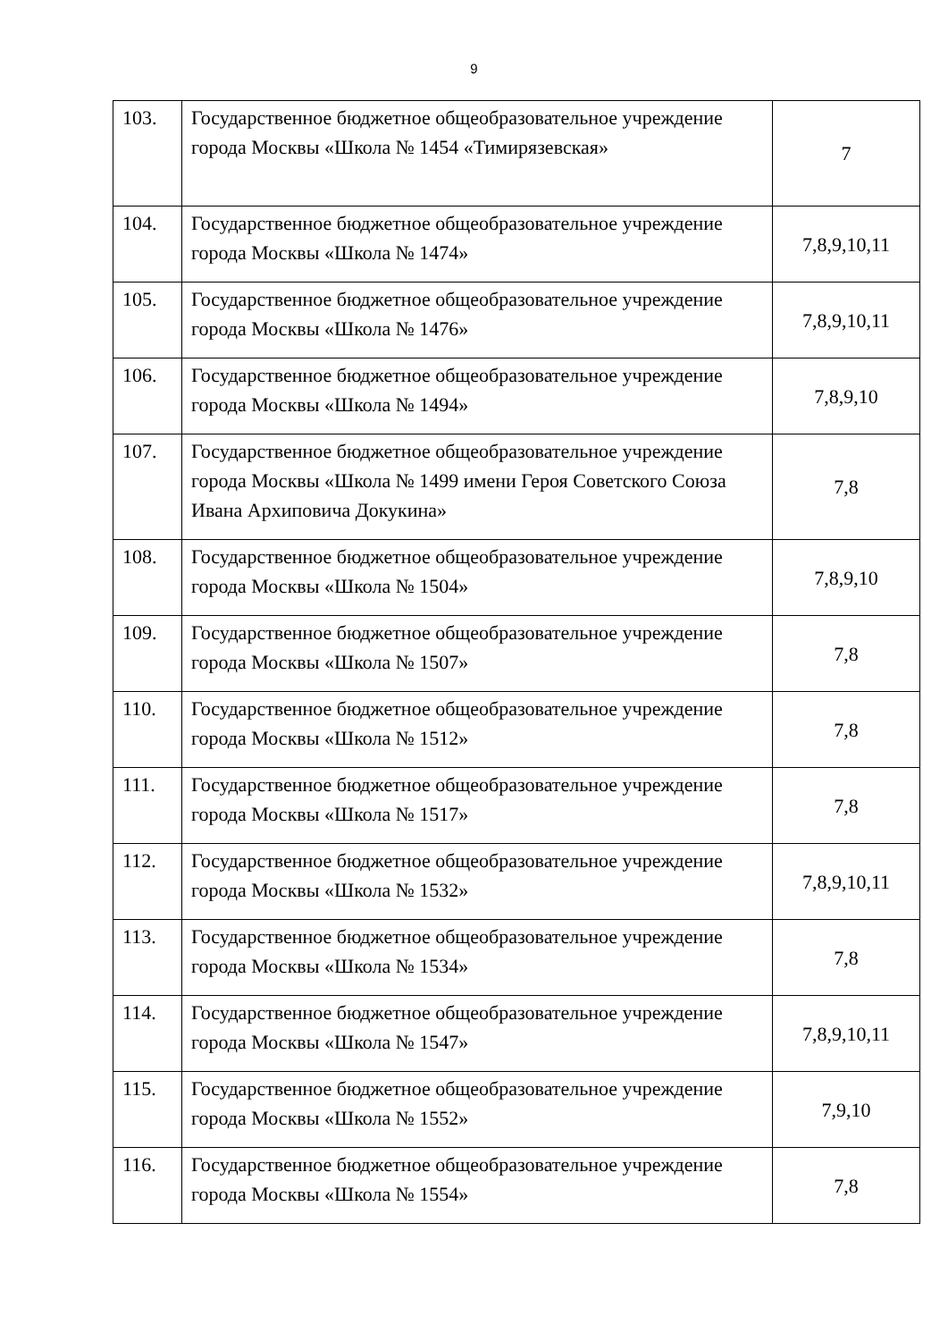9
| 103. | Государственное бюджетное общеобразовательное учреждение города Москвы «Школа № 1454 «Тимирязевская» | 7 |
| 104. | Государственное бюджетное общеобразовательное учреждение города Москвы «Школа № 1474» | 7,8,9,10,11 |
| 105. | Государственное бюджетное общеобразовательное учреждение города Москвы «Школа № 1476» | 7,8,9,10,11 |
| 106. | Государственное бюджетное общеобразовательное учреждение города Москвы «Школа № 1494» | 7,8,9,10 |
| 107. | Государственное бюджетное общеобразовательное учреждение города Москвы «Школа № 1499 имени Героя Советского Союза Ивана Архиповича Докукина» | 7,8 |
| 108. | Государственное бюджетное общеобразовательное учреждение города Москвы «Школа № 1504» | 7,8,9,10 |
| 109. | Государственное бюджетное общеобразовательное учреждение города Москвы «Школа № 1507» | 7,8 |
| 110. | Государственное бюджетное общеобразовательное учреждение города Москвы «Школа № 1512» | 7,8 |
| 111. | Государственное бюджетное общеобразовательное учреждение города Москвы «Школа № 1517» | 7,8 |
| 112. | Государственное бюджетное общеобразовательное учреждение города Москвы «Школа № 1532» | 7,8,9,10,11 |
| 113. | Государственное бюджетное общеобразовательное учреждение города Москвы «Школа № 1534» | 7,8 |
| 114. | Государственное бюджетное общеобразовательное учреждение города Москвы «Школа № 1547» | 7,8,9,10,11 |
| 115. | Государственное бюджетное общеобразовательное учреждение города Москвы «Школа № 1552» | 7,9,10 |
| 116. | Государственное бюджетное общеобразовательное учреждение города Москвы «Школа № 1554» | 7,8 |